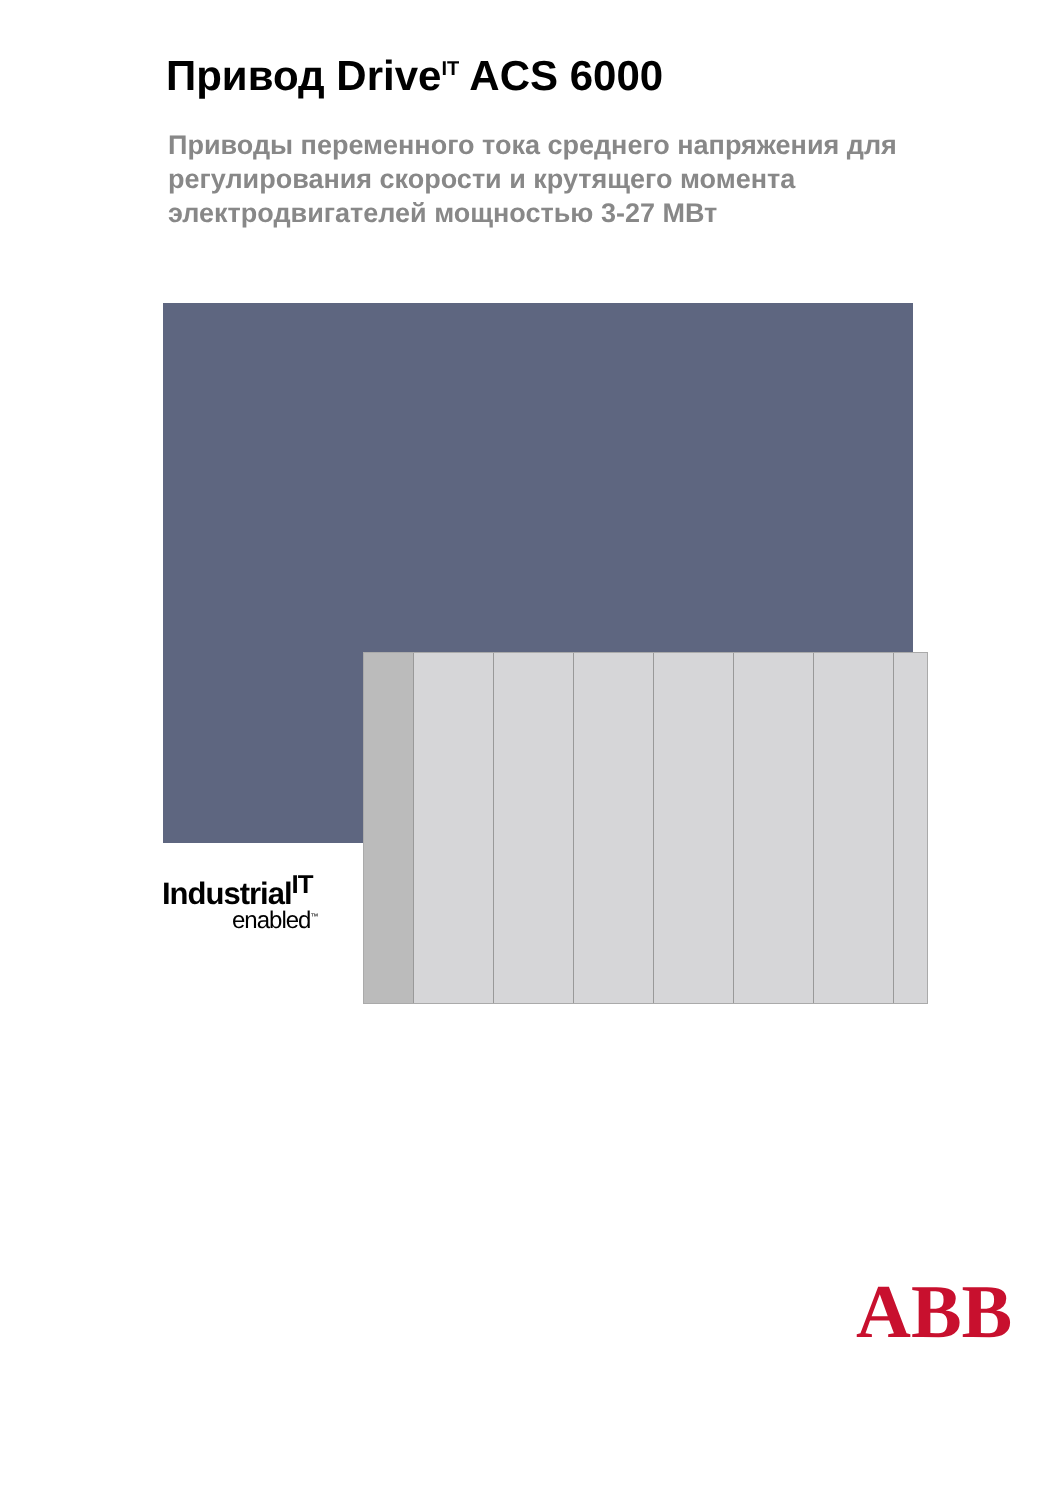Привод Drive<sup>IT</sup> ACS 6000
Приводы переменного тока среднего напряжения для регулирования скорости и крутящего момента электродвигателей мощностью 3-27 МВт
Industrial<sup>IT</sup>
enabled<sup>™</sup>
ABB